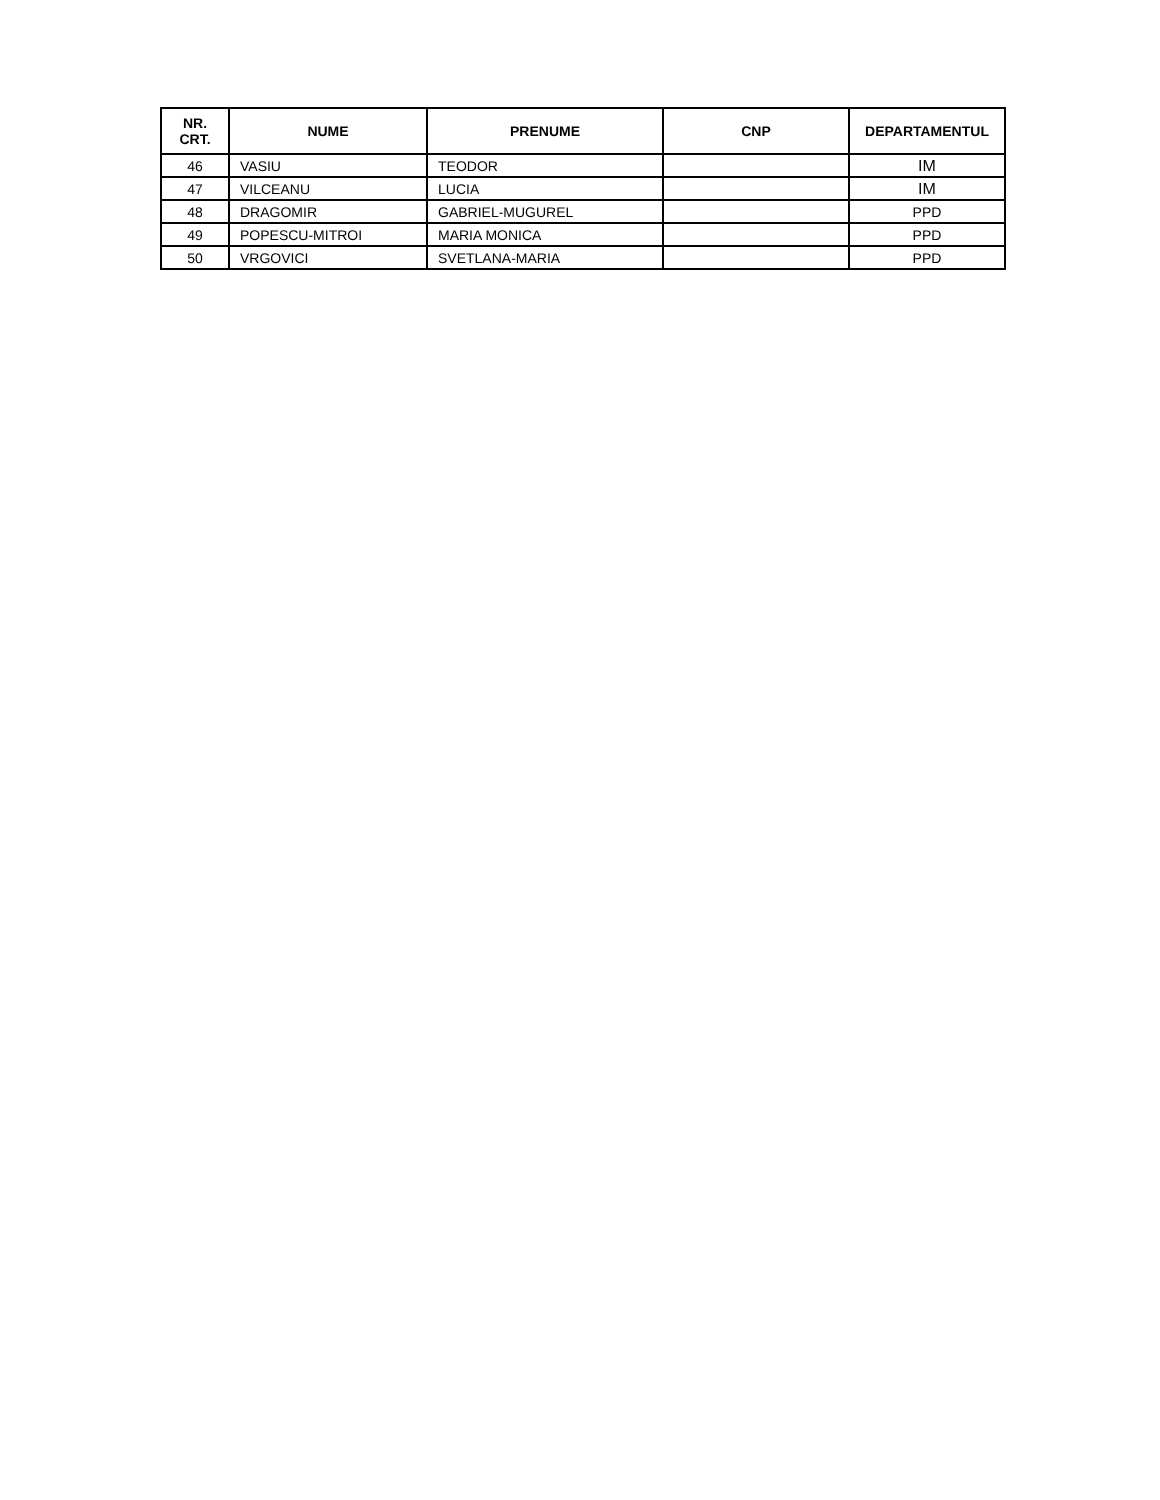| NR. CRT. | NUME | PRENUME | CNP | DEPARTAMENTUL |
| --- | --- | --- | --- | --- |
| 46 | VASIU | TEODOR | | IM |
| 47 | VILCEANU | LUCIA | | IM |
| 48 | DRAGOMIR | GABRIEL-MUGUREL | | PPD |
| 49 | POPESCU-MITROI | MARIA MONICA | | PPD |
| 50 | VRGOVICI | SVETLANA-MARIA | | PPD |